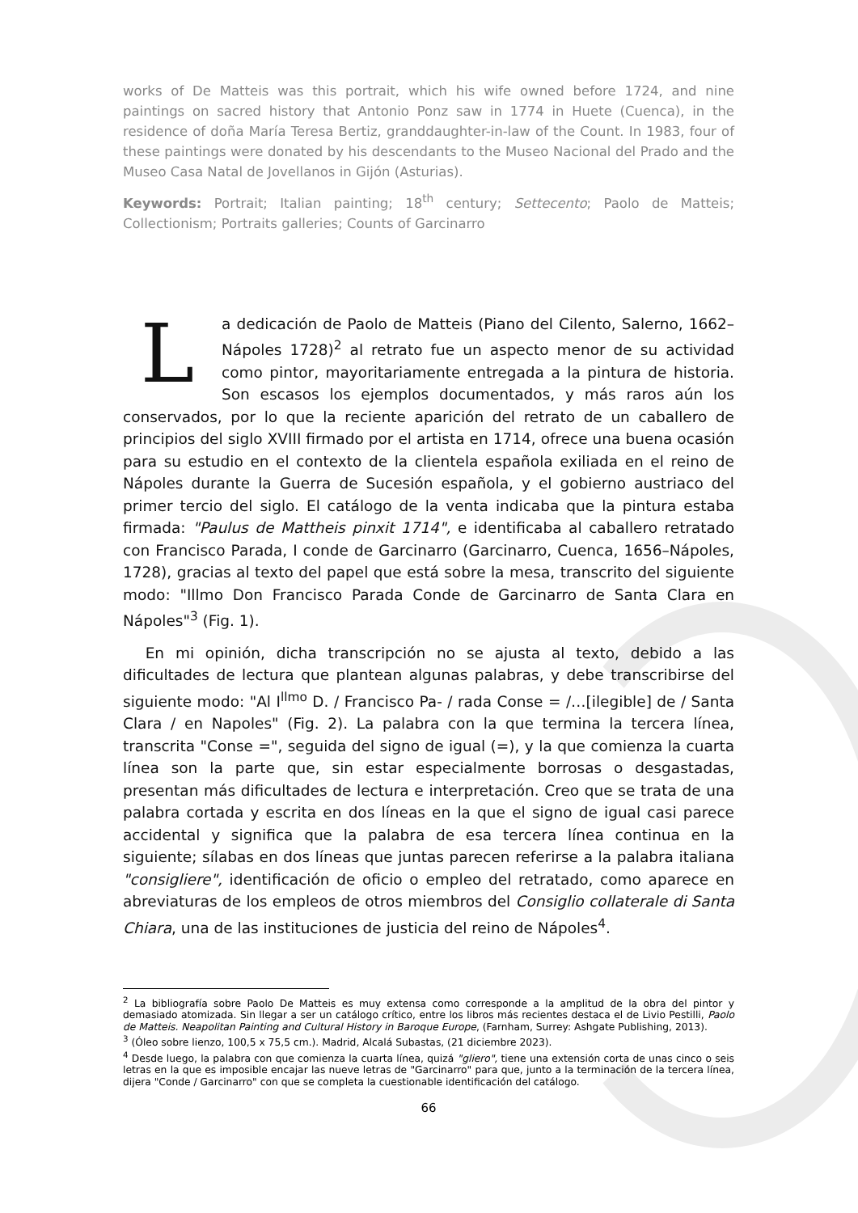works of De Matteis was this portrait, which his wife owned before 1724, and nine paintings on sacred history that Antonio Ponz saw in 1774 in Huete (Cuenca), in the residence of doña María Teresa Bertiz, granddaughter-in-law of the Count. In 1983, four of these paintings were donated by his descendants to the Museo Nacional del Prado and the Museo Casa Natal de Jovellanos in Gijón (Asturias).
Keywords: Portrait; Italian painting; 18<sup>th</sup> century; Settecento; Paolo de Matteis; Collectionism; Portraits galleries; Counts of Garcinarro
La dedicación de Paolo de Matteis (Piano del Cilento, Salerno, 1662–Nápoles 1728)<sup>2</sup> al retrato fue un aspecto menor de su actividad como pintor, mayoritariamente entregada a la pintura de historia. Son escasos los ejemplos documentados, y más raros aún los conservados, por lo que la reciente aparición del retrato de un caballero de principios del siglo XVIII firmado por el artista en 1714, ofrece una buena ocasión para su estudio en el contexto de la clientela española exiliada en el reino de Nápoles durante la Guerra de Sucesión española, y el gobierno austriaco del primer tercio del siglo. El catálogo de la venta indicaba que la pintura estaba firmada: "Paulus de Mattheis pinxit 1714", e identificaba al caballero retratado con Francisco Parada, I conde de Garcinarro (Garcinarro, Cuenca, 1656–Nápoles, 1728), gracias al texto del papel que está sobre la mesa, transcrito del siguiente modo: "Illmo Don Francisco Parada Conde de Garcinarro de Santa Clara en Nápoles"<sup>3</sup> (Fig. 1).
En mi opinión, dicha transcripción no se ajusta al texto, debido a las dificultades de lectura que plantean algunas palabras, y debe transcribirse del siguiente modo: "Al I<sup>llmo</sup> D. / Francisco Pa- / rada Conse = /…[ilegible] de / Santa Clara / en Napoles" (Fig. 2). La palabra con la que termina la tercera línea, transcrita "Conse =", seguida del signo de igual (=), y la que comienza la cuarta línea son la parte que, sin estar especialmente borrosas o desgastadas, presentan más dificultades de lectura e interpretación. Creo que se trata de una palabra cortada y escrita en dos líneas en la que el signo de igual casi parece accidental y significa que la palabra de esa tercera línea continua en la siguiente; sílabas en dos líneas que juntas parecen referirse a la palabra italiana "consigliere", identificación de oficio o empleo del retratado, como aparece en abreviaturas de los empleos de otros miembros del Consiglio collaterale di Santa Chiara, una de las instituciones de justicia del reino de Nápoles<sup>4</sup>.
<sup>2</sup> La bibliografía sobre Paolo De Matteis es muy extensa como corresponde a la amplitud de la obra del pintor y demasiado atomizada. Sin llegar a ser un catálogo crítico, entre los libros más recientes destaca el de Livio Pestilli, Paolo de Matteis. Neapolitan Painting and Cultural History in Baroque Europe, (Farnham, Surrey: Ashgate Publishing, 2013).
<sup>3</sup> (Óleo sobre lienzo, 100,5 x 75,5 cm.). Madrid, Alcalá Subastas, (21 diciembre 2023).
<sup>4</sup> Desde luego, la palabra con que comienza la cuarta línea, quizá "gliero", tiene una extensión corta de unas cinco o seis letras en la que es imposible encajar las nueve letras de "Garcinarro" para que, junto a la terminación de la tercera línea, dijera "Conde / Garcinarro" con que se completa la cuestionable identificación del catálogo.
66